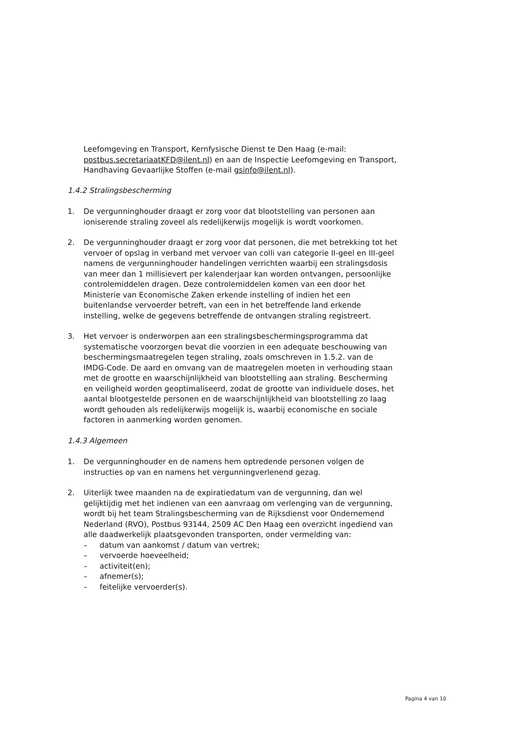Leefomgeving en Transport, Kernfysische Dienst te Den Haag (e-mail: postbus.secretariaatKFD@ilent.nl) en aan de Inspectie Leefomgeving en Transport, Handhaving Gevaarlijke Stoffen (e-mail gsinfo@ilent.nl).
1.4.2 Stralingsbescherming
1. De vergunninghouder draagt er zorg voor dat blootstelling van personen aan ioniserende straling zoveel als redelijkerwijs mogelijk is wordt voorkomen.
2. De vergunninghouder draagt er zorg voor dat personen, die met betrekking tot het vervoer of opslag in verband met vervoer van colli van categorie II-geel en III-geel namens de vergunninghouder handelingen verrichten waarbij een stralingsdosis van meer dan 1 millisievert per kalenderjaar kan worden ontvangen, persoonlijke controlemiddelen dragen. Deze controlemiddelen komen van een door het Ministerie van Economische Zaken erkende instelling of indien het een buitenlandse vervoerder betreft, van een in het betreffende land erkende instelling, welke de gegevens betreffende de ontvangen straling registreert.
3. Het vervoer is onderworpen aan een stralingsbeschermingsprogramma dat systematische voorzorgen bevat die voorzien in een adequate beschouwing van beschermingsmaatregelen tegen straling, zoals omschreven in 1.5.2. van de IMDG-Code. De aard en omvang van de maatregelen moeten in verhouding staan met de grootte en waarschijnlijkheid van blootstelling aan straling. Bescherming en veiligheid worden geoptimaliseerd, zodat de grootte van individuele doses, het aantal blootgestelde personen en de waarschijnlijkheid van blootstelling zo laag wordt gehouden als redelijkerwijs mogelijk is, waarbij economische en sociale factoren in aanmerking worden genomen.
1.4.3 Algemeen
1. De vergunninghouder en de namens hem optredende personen volgen de instructies op van en namens het vergunningverlenend gezag.
2. Uiterlijk twee maanden na de expiratiedatum van de vergunning, dan wel gelijktijdig met het indienen van een aanvraag om verlenging van de vergunning, wordt bij het team Stralingsbescherming van de Rijksdienst voor Ondernemend Nederland (RVO), Postbus 93144, 2509 AC Den Haag een overzicht ingediend van alle daadwerkelijk plaatsgevonden transporten, onder vermelding van:
– datum van aankomst / datum van vertrek;
– vervoerde hoeveelheid;
– activiteit(en);
– afnemer(s);
– feitelijke vervoerder(s).
Pagina 4 van 10